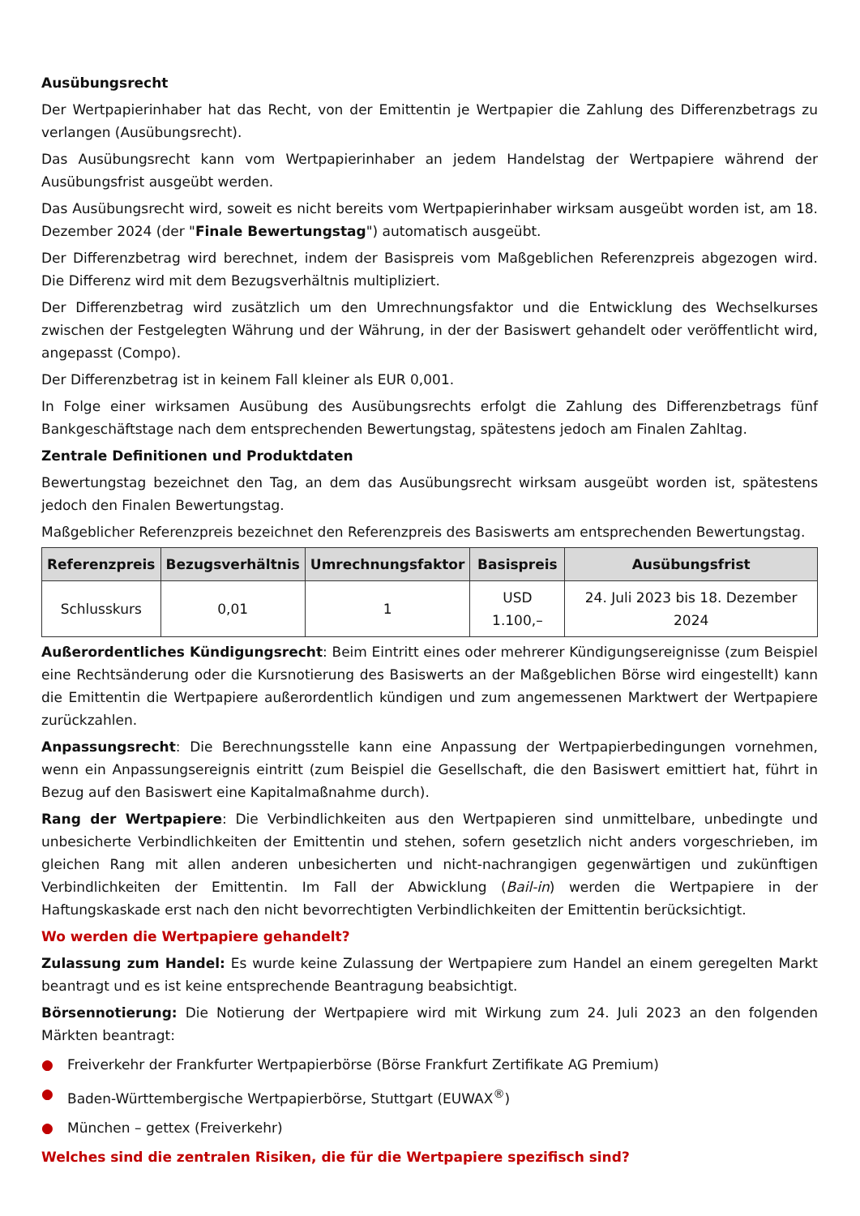Ausübungsrecht
Der Wertpapierinhaber hat das Recht, von der Emittentin je Wertpapier die Zahlung des Differenzbetrags zu verlangen (Ausübungsrecht).
Das Ausübungsrecht kann vom Wertpapierinhaber an jedem Handelstag der Wertpapiere während der Ausübungsfrist ausgeübt werden.
Das Ausübungsrecht wird, soweit es nicht bereits vom Wertpapierinhaber wirksam ausgeübt worden ist, am 18. Dezember 2024 (der "Finale Bewertungstag") automatisch ausgeübt.
Der Differenzbetrag wird berechnet, indem der Basispreis vom Maßgeblichen Referenzpreis abgezogen wird. Die Differenz wird mit dem Bezugsverhältnis multipliziert.
Der Differenzbetrag wird zusätzlich um den Umrechnungsfaktor und die Entwicklung des Wechselkurses zwischen der Festgelegten Währung und der Währung, in der der Basiswert gehandelt oder veröffentlicht wird, angepasst (Compo).
Der Differenzbetrag ist in keinem Fall kleiner als EUR 0,001.
In Folge einer wirksamen Ausübung des Ausübungsrechts erfolgt die Zahlung des Differenzbetrags fünf Bankgeschäftstage nach dem entsprechenden Bewertungstag, spätestens jedoch am Finalen Zahltag.
Zentrale Definitionen und Produktdaten
Bewertungstag bezeichnet den Tag, an dem das Ausübungsrecht wirksam ausgeübt worden ist, spätestens jedoch den Finalen Bewertungstag.
Maßgeblicher Referenzpreis bezeichnet den Referenzpreis des Basiswerts am entsprechenden Bewertungstag.
| Referenzpreis | Bezugsverhältnis | Umrechnungsfaktor | Basispreis | Ausübungsfrist |
| --- | --- | --- | --- | --- |
| Schlusskurs | 0,01 | 1 | USD 1.100,– | 24. Juli 2023 bis 18. Dezember 2024 |
Außerordentliches Kündigungsrecht: Beim Eintritt eines oder mehrerer Kündigungsereignisse (zum Beispiel eine Rechtsänderung oder die Kursnotierung des Basiswerts an der Maßgeblichen Börse wird eingestellt) kann die Emittentin die Wertpapiere außerordentlich kündigen und zum angemessenen Marktwert der Wertpapiere zurückzahlen.
Anpassungsrecht: Die Berechnungsstelle kann eine Anpassung der Wertpapierbedingungen vornehmen, wenn ein Anpassungsereignis eintritt (zum Beispiel die Gesellschaft, die den Basiswert emittiert hat, führt in Bezug auf den Basiswert eine Kapitalmaßnahme durch).
Rang der Wertpapiere: Die Verbindlichkeiten aus den Wertpapieren sind unmittelbare, unbedingte und unbesicherte Verbindlichkeiten der Emittentin und stehen, sofern gesetzlich nicht anders vorgeschrieben, im gleichen Rang mit allen anderen unbesicherten und nicht-nachrangigen gegenwärtigen und zukünftigen Verbindlichkeiten der Emittentin. Im Fall der Abwicklung (Bail-in) werden die Wertpapiere in der Haftungskaskade erst nach den nicht bevorrechtigten Verbindlichkeiten der Emittentin berücksichtigt.
Wo werden die Wertpapiere gehandelt?
Zulassung zum Handel: Es wurde keine Zulassung der Wertpapiere zum Handel an einem geregelten Markt beantragt und es ist keine entsprechende Beantragung beabsichtigt.
Börsennotierung: Die Notierung der Wertpapiere wird mit Wirkung zum 24. Juli 2023 an den folgenden Märkten beantragt:
● Freiverkehr der Frankfurter Wertpapierbörse (Börse Frankfurt Zertifikate AG Premium)
● Baden-Württembergische Wertpapierbörse, Stuttgart (EUWAX<sup>®</sup>)
● München – gettex (Freiverkehr)
Welches sind die zentralen Risiken, die für die Wertpapiere spezifisch sind?